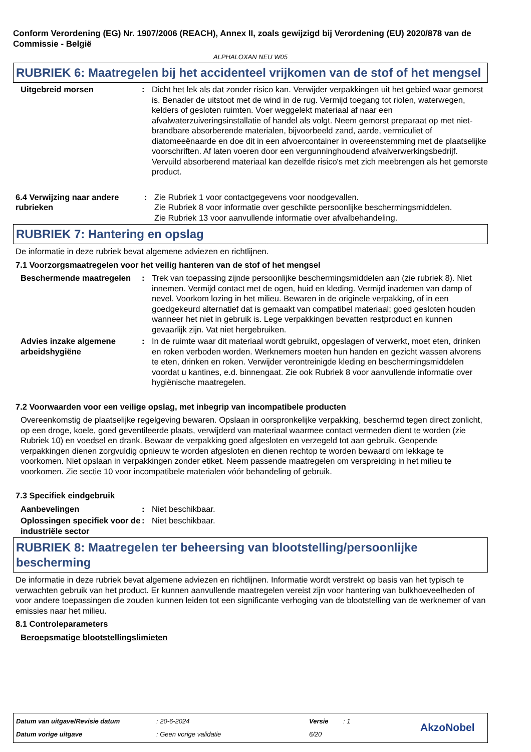Conform Verordening (EG) Nr. 1907/2006 (REACH), Annex II, zoals gewijzigd bij Verordening (EU) 2020/878 van de Commissie - België
ALPHALOXAN NEU W05
RUBRIEK 6: Maatregelen bij het accidenteel vrijkomen van de stof of het mengsel
Uitgebreid morsen : Dicht het lek als dat zonder risico kan. Verwijder verpakkingen uit het gebied waar gemorst is. Benader de uitstoot met de wind in de rug. Vermijd toegang tot riolen, waterwegen, kelders of gesloten ruimten. Voer weggelekt materiaal af naar een afvalwaterzuiveringsinstallatie of handel als volgt. Neem gemorst preparaat op met niet-brandbare absorberende materialen, bijvoorbeeld zand, aarde, vermiculiet of diatomeeënaarde en doe dit in een afvoercontainer in overeenstemming met de plaatselijke voorschriften. Af laten voeren door een vergunninghoudend afvalverwerkingsbedrijf. Vervuild absorberend materiaal kan dezelfde risico's met zich meebrengen als het gemorste product.
6.4 Verwijzing naar andere rubrieken
: Zie Rubriek 1 voor contactgegevens voor noodgevallen.
Zie Rubriek 8 voor informatie over geschikte persoonlijke beschermingsmiddelen.
Zie Rubriek 13 voor aanvullende informatie over afvalbehandeling.
RUBRIEK 7: Hantering en opslag
De informatie in deze rubriek bevat algemene adviezen en richtlijnen.
7.1 Voorzorgsmaatregelen voor het veilig hanteren van de stof of het mengsel
Beschermende maatregelen : Trek van toepassing zijnde persoonlijke beschermingsmiddelen aan (zie rubriek 8). Niet innemen. Vermijd contact met de ogen, huid en kleding. Vermijd inademen van damp of nevel. Voorkom lozing in het milieu. Bewaren in de originele verpakking, of in een goedgekeurd alternatief dat is gemaakt van compatibel materiaal; goed gesloten houden wanneer het niet in gebruik is. Lege verpakkingen bevatten restproduct en kunnen gevaarlijk zijn. Vat niet hergebruiken.
Advies inzake algemene arbeidshygiëne
: In de ruimte waar dit materiaal wordt gebruikt, opgeslagen of verwerkt, moet eten, drinken en roken verboden worden. Werknemers moeten hun handen en gezicht wassen alvorens te eten, drinken en roken. Verwijder verontreinigde kleding en beschermingsmiddelen voordat u kantines, e.d. binnengaat. Zie ook Rubriek 8 voor aanvullende informatie over hygiënische maatregelen.
7.2 Voorwaarden voor een veilige opslag, met inbegrip van incompatibele producten
Overeenkomstig de plaatselijke regelgeving bewaren. Opslaan in oorspronkelijke verpakking, beschermd tegen direct zonlicht, op een droge, koele, goed geventileerde plaats, verwijderd van materiaal waarmee contact vermeden dient te worden (zie Rubriek 10) en voedsel en drank. Bewaar de verpakking goed afgesloten en verzegeld tot aan gebruik. Geopende verpakkingen dienen zorgvuldig opnieuw te worden afgesloten en dienen rechtop te worden bewaard om lekkage te voorkomen. Niet opslaan in verpakkingen zonder etiket. Neem passende maatregelen om verspreiding in het milieu te voorkomen. Zie sectie 10 voor incompatibele materialen vóór behandeling of gebruik.
7.3 Specifiek eindgebruik
Aanbevelingen : Niet beschikbaar.
Oplossingen specifiek voor de industriële sector
: Niet beschikbaar.
RUBRIEK 8: Maatregelen ter beheersing van blootstelling/persoonlijke bescherming
De informatie in deze rubriek bevat algemene adviezen en richtlijnen. Informatie wordt verstrekt op basis van het typisch te verwachten gebruik van het product. Er kunnen aanvullende maatregelen vereist zijn voor hantering van bulkhoeveelheden of voor andere toepassingen die zouden kunnen leiden tot een significante verhoging van de blootstelling van de werknemer of van emissies naar het milieu.
8.1 Controleparameters
Beroepsmatige blootstellingslimieten
Datum van uitgave/Revisie datum
: 20-6-2024 Versie : 1
Datum vorige uitgave : Geen vorige validatie 6/20 AkzoNobel